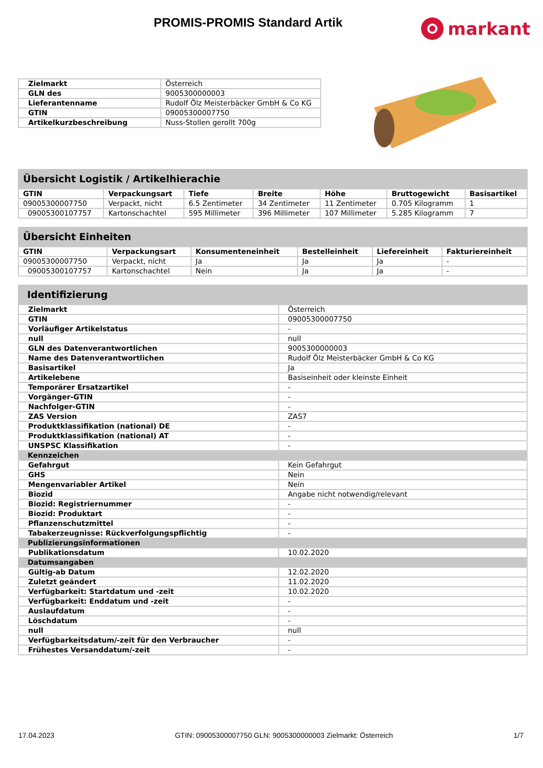PROMIS-PROMIS Standard Artik markant
| Zielmarkt | Österreich |
| GLN des | 9005300000003 |
| Lieferantenname | Rudolf Ölz Meisterbäcker GmbH & Co KG |
| GTIN | 09005300007750 |
| Artikelkurzbeschreibung | Nuss-Stollen gerollt 700g |
Übersicht Logistik / Artikelhierachie
| GTIN | Verpackungsart | Tiefe | Breite | Höhe | Bruttogewicht | Basisartikel |
| --- | --- | --- | --- | --- | --- | --- |
| 09005300007750 | Verpackt, nicht | 6.5 Zentimeter | 34 Zentimeter | 11 Zentimeter | 0.705 Kilogramm | 1 |
| 09005300107757 | Kartonschachtel | 595 Millimeter | 396 Millimeter | 107 Millimeter | 5.285 Kilogramm | 7 |
Übersicht Einheiten
| GTIN | Verpackungsart | Konsumenteneinheit | Bestelleinheit | Liefereinheit | Fakturiereinheit |
| --- | --- | --- | --- | --- | --- |
| 09005300007750 | Verpackt, nicht | Ja | Ja | Ja | - |
| 09005300107757 | Kartonschachtel | Nein | Ja | Ja | - |
Identifizierung
| Zielmarkt | Österreich |
| GTIN | 09005300007750 |
| Vorläufiger Artikelstatus | - |
| null | null |
| GLN des Datenverantwortlichen | 9005300000003 |
| Name des Datenverantwortlichen | Rudolf Ölz Meisterbäcker GmbH & Co KG |
| Basisartikel | Ja |
| Artikelebene | Basiseinheit oder kleinste Einheit |
| Temporärer Ersatzartikel | - |
| Vorgänger-GTIN | - |
| Nachfolger-GTIN | - |
| ZAS Version | ZAS7 |
| Produktklassifikation (national) DE | - |
| Produktklassifikation (national) AT | - |
| UNSPSC Klassifikation | - |
| Kennzeichen | |
| Gefahrgut | Kein Gefahrgut |
| GHS | Nein |
| Mengenvariabler Artikel | Nein |
| Biozid | Angabe nicht notwendig/relevant |
| Biozid: Registriernummer | - |
| Biozid: Produktart | - |
| Pflanzenschutzmittel | - |
| Tabakerzeugnisse: Rückverfolgungspflichtig | - |
| Publizierungsinformationen | |
| Publikationsdatum | 10.02.2020 |
| Datumsangaben | |
| Gültig-ab Datum | 12.02.2020 |
| Zuletzt geändert | 11.02.2020 |
| Verfügbarkeit: Startdatum und -zeit | 10.02.2020 |
| Verfügbarkeit: Enddatum und -zeit | - |
| Auslaufdatum | - |
| Löschdatum | - |
| null | null |
| Verfügbarkeitsdatum/-zeit für den Verbraucher | - |
| Frühestes Versanddatum/-zeit | - |
17.04.2023 GTIN: 09005300007750 GLN: 9005300000003 Zielmarkt: Österreich 1/7